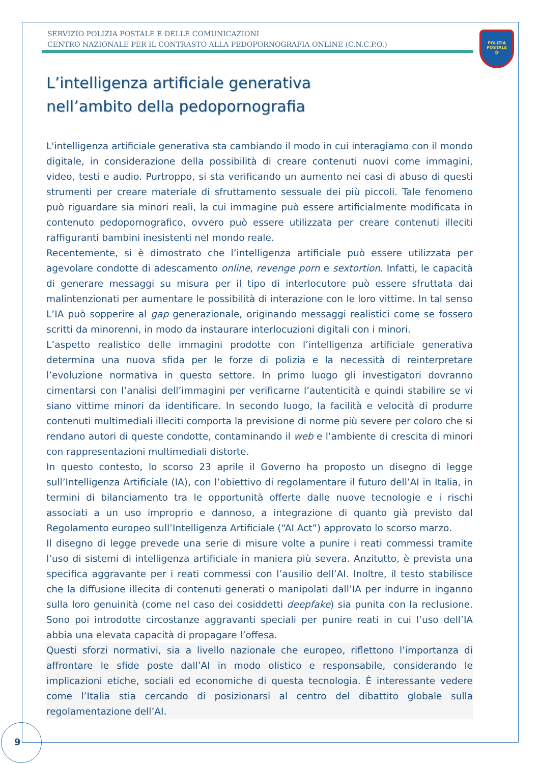SERVIZIO POLIZIA POSTALE E DELLE COMUNICAZIONI
CENTRO NAZIONALE PER IL CONTRASTO ALLA PEDOPORNOGRAFIA ONLINE (C.N.C.P.O.)
POLIZIA
POSTALE
@
L’intelligenza artificiale generativa
nell’ambito della pedopornografia
L'intelligenza artificiale generativa sta cambiando il modo in cui interagiamo con il mondo digitale, in considerazione della possibilità di creare contenuti nuovi come immagini, video, testi e audio. Purtroppo, si sta verificando un aumento nei casi di abuso di questi strumenti per creare materiale di sfruttamento sessuale dei più piccoli. Tale fenomeno può riguardare sia minori reali, la cui immagine può essere artificialmente modificata in contenuto pedopornografico, ovvero può essere utilizzata per creare contenuti illeciti raffiguranti bambini inesistenti nel mondo reale.
Recentemente, si è dimostrato che l’intelligenza artificiale può essere utilizzata per agevolare condotte di adescamento online, revenge porn e sextortion. Infatti, le capacità di generare messaggi su misura per il tipo di interlocutore può essere sfruttata dai malintenzionati per aumentare le possibilità di interazione con le loro vittime. In tal senso L’IA può sopperire al gap generazionale, originando messaggi realistici come se fossero scritti da minorenni, in modo da instaurare interlocuzioni digitali con i minori.
L’aspetto realistico delle immagini prodotte con l’intelligenza artificiale generativa determina una nuova sfida per le forze di polizia e la necessità di reinterpretare l’evoluzione normativa in questo settore. In primo luogo gli investigatori dovranno cimentarsi con l’analisi dell’immagini per verificarne l’autenticità e quindi stabilire se vi siano vittime minori da identificare. In secondo luogo, la facilità e velocità di produrre contenuti multimediali illeciti comporta la previsione di norme più severe per coloro che si rendano autori di queste condotte, contaminando il web e l’ambiente di crescita di minori con rappresentazioni multimediali distorte.
In questo contesto, lo scorso 23 aprile il Governo ha proposto un disegno di legge sull’Intelligenza Artificiale (IA), con l’obiettivo di regolamentare il futuro dell’AI in Italia, in termini di bilanciamento tra le opportunità offerte dalle nuove tecnologie e i rischi associati a un uso improprio e dannoso, a integrazione di quanto già previsto dal Regolamento europeo sull’Intelligenza Artificiale (“AI Act”) approvato lo scorso marzo.
Il disegno di legge prevede una serie di misure volte a punire i reati commessi tramite l’uso di sistemi di intelligenza artificiale in maniera più severa. Anzitutto, è prevista una specifica aggravante per i reati commessi con l’ausilio dell’AI. Inoltre, il testo stabilisce che la diffusione illecita di contenuti generati o manipolati dall’IA per indurre in inganno sulla loro genuinità (come nel caso dei cosiddetti deepfake) sia punita con la reclusione. Sono poi introdotte circostanze aggravanti speciali per punire reati in cui l’uso dell’IA abbia una elevata capacità di propagare l’offesa.
Questi sforzi normativi, sia a livello nazionale che europeo, riflettono l’importanza di affrontare le sfide poste dall’AI in modo olistico e responsabile, considerando le implicazioni etiche, sociali ed economiche di questa tecnologia. È interessante vedere come l’Italia stia cercando di posizionarsi al centro del dibattito globale sulla regolamentazione dell’AI.
9